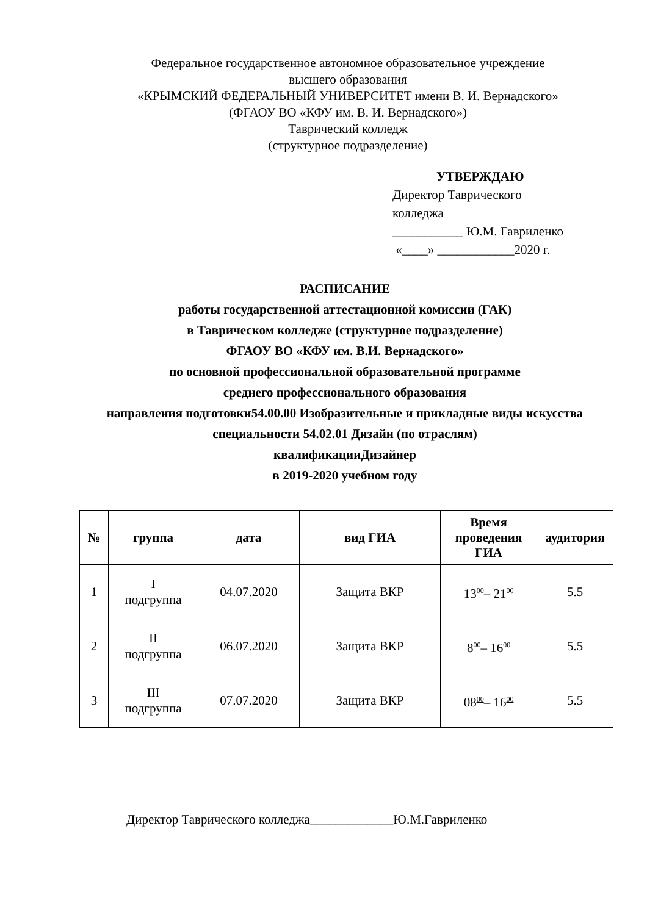Федеральное государственное автономное образовательное учреждение
высшего образования
«КРЫМСКИЙ ФЕДЕРАЛЬНЫЙ УНИВЕРСИТЕТ имени В. И. Вернадского»
(ФГАОУ ВО «КФУ им. В. И. Вернадского»)
Таврический колледж
(структурное подразделение)
УТВЕРЖДАЮ
Директор Таврического
колледжа
___________ Ю.М. Гавриленко
«____» ____________2020 г.
РАСПИСАНИЕ
работы государственной аттестационной комиссии (ГАК)
в Таврическом колледже (структурное подразделение)
ФГАОУ ВО «КФУ им. В.И. Вернадского»
по основной профессиональной образовательной программе
среднего профессионального образования
направления подготовки54.00.00 Изобразительные и прикладные виды искусства
специальности 54.02.01 Дизайн (по отраслям)
квалификацииДизайнер
в 2019-2020 учебном году
| № | группа | дата | вид ГИА | Время проведения ГИА | аудитория |
| --- | --- | --- | --- | --- | --- |
| 1 | I подгруппа | 04.07.2020 | Защита ВКР | 13<sup>00</sup>– 21<sup>00</sup> | 5.5 |
| 2 | II подгруппа | 06.07.2020 | Защита ВКР | 8<sup>00</sup>– 16<sup>00</sup> | 5.5 |
| 3 | III подгруппа | 07.07.2020 | Защита ВКР | 08<sup>00</sup>– 16<sup>00</sup> | 5.5 |
Директор Таврического колледжа_____________Ю.М.Гавриленко